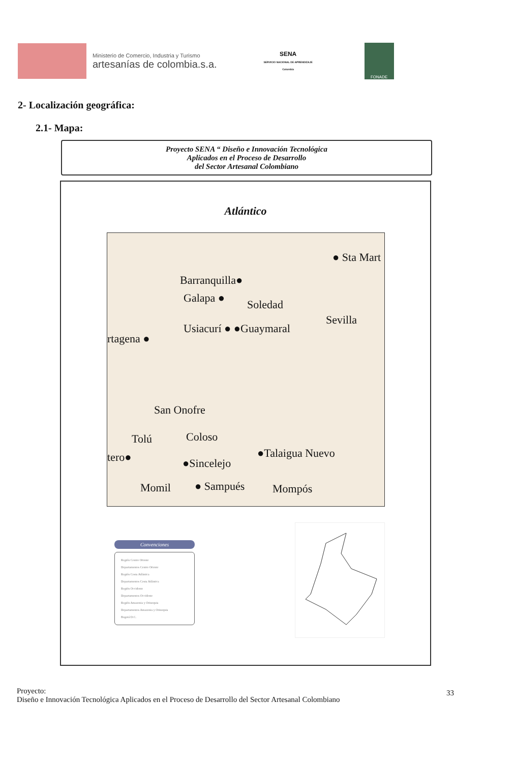Ministerio de Comercio, Industria y Turismo
artesanías de colombia.s.a.
SENA
SERVICIO NACIONAL DE APRENDIZAJE Colombia
FONADE
2- Localización geográfica:
2.1- Mapa:
Proyecto SENA “ Diseño e Innovación Tecnológica
Aplicados en el Proceso de Desarrollo
del Sector Artesanal Colombiano
Atlántico
● Sta Mart
Barranquilla●
Galapa ● Soledad
Sevilla
Usiacurí ● ●Guaymaral
rtagena ●
San Onofre
Tolú Coloso
●Talaigua Nuevo tero● ●Sincelejo
Momil ● Sampués Mompós
Convenciones
Región Centro Oriente
Departamentos Centro Oriente
Región Costa Atlántica
Departamentos Costa Atlántica
Región Occidente
Departamentos Occidente
Región Amazonia y Orinoquia
Departamentos Amazonia y Orinoquia
Bogotá D.C.
Proyecto:
Diseño e Innovación Tecnológica Aplicados en el Proceso de Desarrollo del Sector Artesanal Colombiano
33